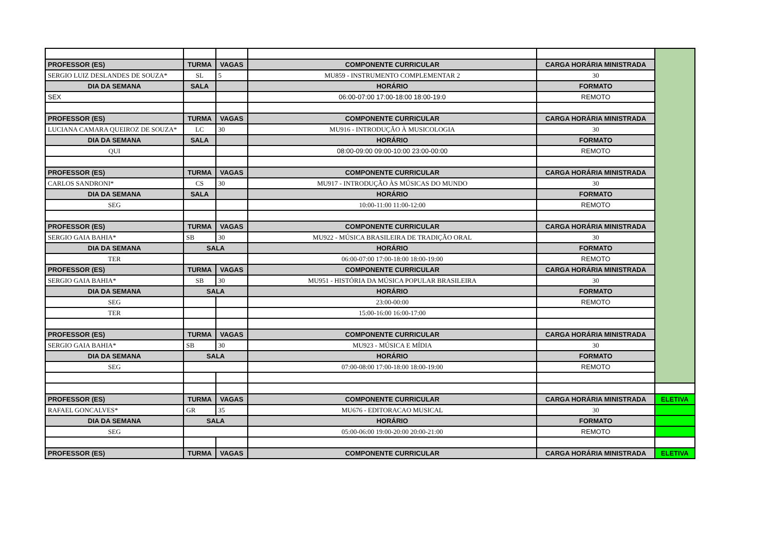| PROFESSOR (ES) | TURMA | VAGAS | COMPONENTE CURRICULAR | CARGA HORÁRIA MINISTRADA | |
| --- | --- | --- | --- | --- | --- |
| SERGIO LUIZ DESLANDES DE SOUZA* | SL | 5 | MU859 - INSTRUMENTO COMPLEMENTAR 2 | 30 | |
| DIA DA SEMANA | SALA | | HORÁRIO | FORMATO | |
| SEX | | | 06:00-07:00 17:00-18:00 18:00-19:0 | REMOTO | |
| PROFESSOR (ES) | TURMA | VAGAS | COMPONENTE CURRICULAR | CARGA HORÁRIA MINISTRADA | |
| LUCIANA CAMARA QUEIROZ DE SOUZA* | LC | 30 | MU916 - INTRODUÇÃO À MUSICOLOGIA | 30 | |
| DIA DA SEMANA | SALA | | HORÁRIO | FORMATO | |
| QUI | | | 08:00-09:00 09:00-10:00 23:00-00:00 | REMOTO | |
| PROFESSOR (ES) | TURMA | VAGAS | COMPONENTE CURRICULAR | CARGA HORÁRIA MINISTRADA | |
| CARLOS SANDRONI* | CS | 30 | MU917 - INTRODUÇÃO ÀS MÚSICAS DO MUNDO | 30 | |
| DIA DA SEMANA | SALA | | HORÁRIO | FORMATO | |
| SEG | | | 10:00-11:00 11:00-12:00 | REMOTO | |
| PROFESSOR (ES) | TURMA | VAGAS | COMPONENTE CURRICULAR | CARGA HORÁRIA MINISTRADA | |
| SERGIO GAIA BAHIA* | SB | 30 | MU922 - MÚSICA BRASILEIRA DE TRADIÇÃO ORAL | 30 | |
| DIA DA SEMANA | SALA | | HORÁRIO | FORMATO | |
| TER | | | 06:00-07:00 17:00-18:00 18:00-19:00 | REMOTO | |
| PROFESSOR (ES) | TURMA | VAGAS | COMPONENTE CURRICULAR | CARGA HORÁRIA MINISTRADA | |
| SERGIO GAIA BAHIA* | SB | 30 | MU951 - HISTÓRIA DA MÚSICA POPULAR BRASILEIRA | 30 | |
| DIA DA SEMANA | SALA | | HORÁRIO | FORMATO | |
| SEG | | | 23:00-00:00 | REMOTO | |
| TER | | | 15:00-16:00 16:00-17:00 | | |
| PROFESSOR (ES) | TURMA | VAGAS | COMPONENTE CURRICULAR | CARGA HORÁRIA MINISTRADA | |
| SERGIO GAIA BAHIA* | SB | 30 | MU923 - MÚSICA E MÍDIA | 30 | |
| DIA DA SEMANA | SALA | | HORÁRIO | FORMATO | |
| SEG | | | 07:00-08:00 17:00-18:00 18:00-19:00 | REMOTO | |
| PROFESSOR (ES) | TURMA | VAGAS | COMPONENTE CURRICULAR | CARGA HORÁRIA MINISTRADA | ELETIVA |
| RAFAEL GONCALVES* | GR | 35 | MU676 - EDITORACAO MUSICAL | 30 | |
| DIA DA SEMANA | SALA | | HORÁRIO | FORMATO | |
| SEG | | | 05:00-06:00 19:00-20:00 20:00-21:00 | REMOTO | |
| PROFESSOR (ES) | TURMA | VAGAS | COMPONENTE CURRICULAR | CARGA HORÁRIA MINISTRADA | ELETIVA |